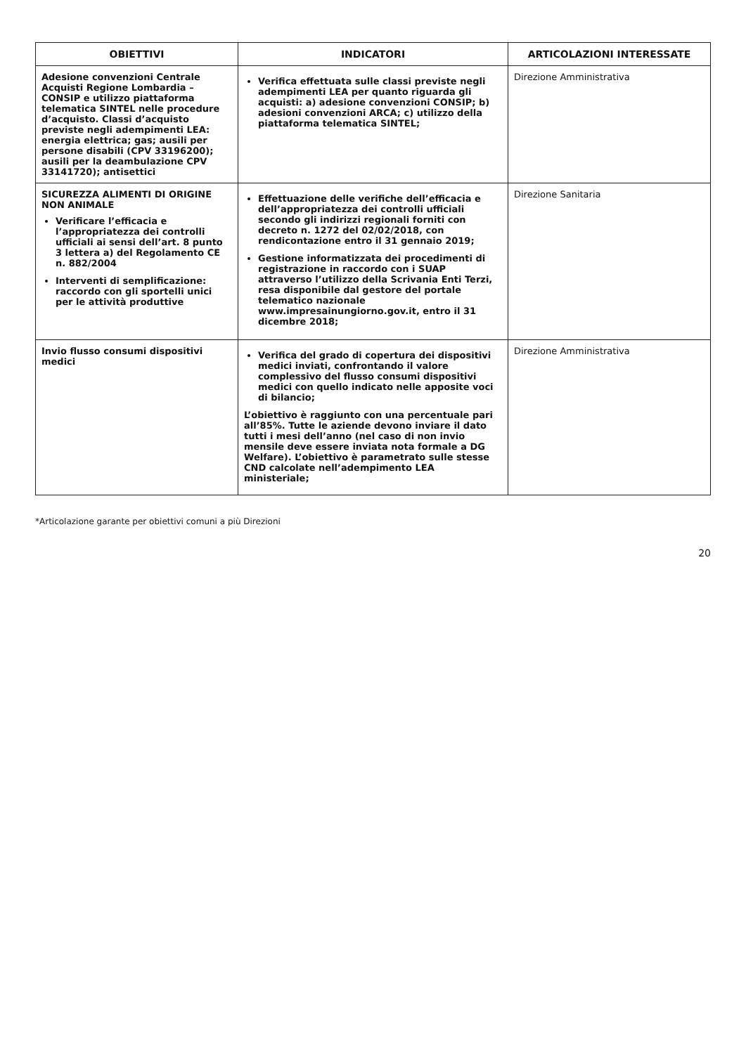| OBIETTIVI | INDICATORI | ARTICOLAZIONI INTERESSATE |
| --- | --- | --- |
| Adesione convenzioni Centrale Acquisti Regione Lombardia – CONSIP e utilizzo piattaforma telematica SINTEL nelle procedure d’acquisto. Classi d’acquisto previste negli adempimenti LEA: energia elettrica; gas; ausili per persone disabili (CPV 33196200); ausili per la deambulazione CPV 33141720); antisettici | Verifica effettuata sulle classi previste negli adempimenti LEA per quanto riguarda gli acquisti: a) adesione convenzioni CONSIP; b) adesioni convenzioni ARCA; c) utilizzo della piattaforma telematica SINTEL; | Direzione Amministrativa |
| SICUREZZA ALIMENTI DI ORIGINE NON ANIMALE Verificare l’efficacia e l’appropriatezza dei controlli ufficiali ai sensi dell’art. 8 punto 3 lettera a) del Regolamento CE n. 882/2004 Interventi di semplificazione: raccordo con gli sportelli unici per le attività produttive | Effettuazione delle verifiche dell’efficacia e dell’appropriatezza dei controlli ufficiali secondo gli indirizzi regionali forniti con decreto n. 1272 del 02/02/2018, con rendicontazione entro il 31 gennaio 2019; Gestione informatizzata dei procedimenti di registrazione in raccordo con i SUAP attraverso l’utilizzo della Scrivania Enti Terzi, resa disponibile dal gestore del portale telematico nazionale www.impresainungiorno.gov.it, entro il 31 dicembre 2018; | Direzione Sanitaria |
| Invio flusso consumi dispositivi medici | Verifica del grado di copertura dei dispositivi medici inviati, confrontando il valore complessivo del flusso consumi dispositivi medici con quello indicato nelle apposite voci di bilancio; L’obiettivo è raggiunto con una percentuale pari all’85%. Tutte le aziende devono inviare il dato tutti i mesi dell’anno (nel caso di non invio mensile deve essere inviata nota formale a DG Welfare). L’obiettivo è parametrato sulle stesse CND calcolate nell’adempimento LEA ministeriale; | Direzione Amministrativa |
*Articolazione garante per obiettivi comuni a più Direzioni
20